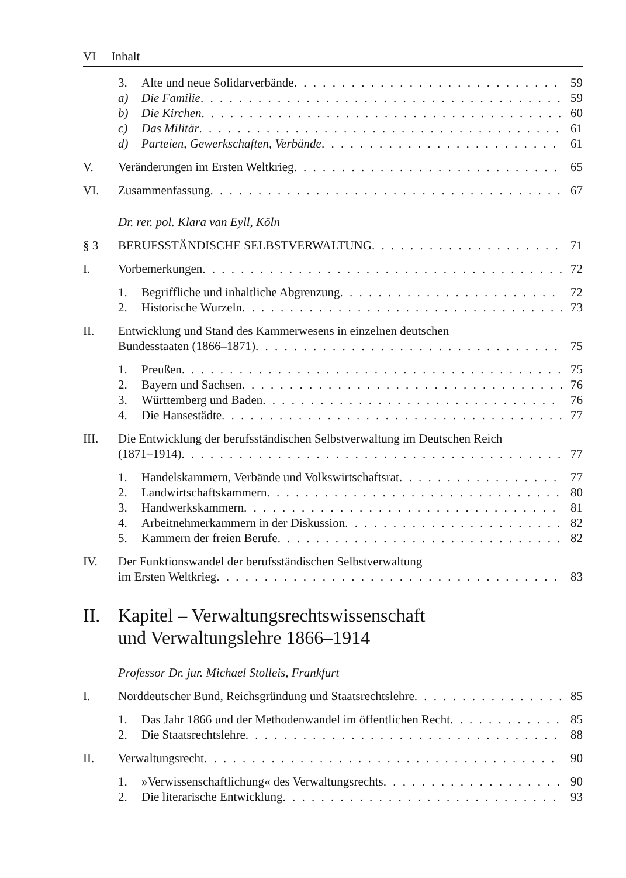VI Inhalt
3. Alte und neue Solidarverbände 59
a) Die Familie 59
b) Die Kirchen 60
c) Das Militär 61
d) Parteien, Gewerkschaften, Verbände 61
V. Veränderungen im Ersten Weltkrieg 65
VI. Zusammenfassung 67
Dr. rer. pol. Klara van Eyll, Köln
§ 3 BERUFSSTÄNDISCHE SELBSTVERWALTUNG 71
I. Vorbemerkungen 72
1. Begriffliche und inhaltliche Abgrenzung 72
2. Historische Wurzeln 73
II. Entwicklung und Stand des Kammerwesens in einzelnen deutschen
Bundesstaaten (1866–1871) 75
1. Preußen 75
2. Bayern und Sachsen 76
3. Württemberg und Baden 76
4. Die Hansestädte 77
III. Die Entwicklung der berufsständischen Selbstverwaltung im Deutschen Reich
(1871–1914) 77
1. Handelskammern, Verbände und Volkswirtschaftsrat 77
2. Landwirtschaftskammern 80
3. Handwerkskammern 81
4. Arbeitnehmerkammern in der Diskussion 82
5. Kammern der freien Berufe 82
IV. Der Funktionswandel der berufsständischen Selbstverwaltung
im Ersten Weltkrieg 83
II. Kapitel – Verwaltungsrechtswissenschaft
und Verwaltungslehre 1866–1914
Professor Dr. jur. Michael Stolleis, Frankfurt
I. Norddeutscher Bund, Reichsgründung und Staatsrechtslehre 85
1. Das Jahr 1866 und der Methodenwandel im öffentlichen Recht 85
2. Die Staatsrechtslehre 88
II. Verwaltungsrecht 90
1. »Verwissenschaftlichung« des Verwaltungsrechts 90
2. Die literarische Entwicklung 93